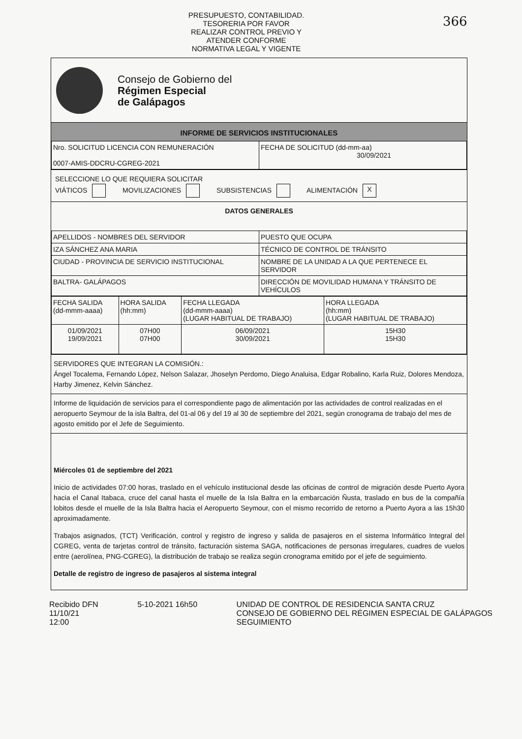366
PRESUPUESTO, CONTABILIDAD.
TESORERIA POR FAVOR
REALIZAR CONTROL PREVIO Y
ATENDER CONFORME
NORMATIVA LEGAL Y VIGENTE
Consejo de Gobierno del
Régimen Especial
de Galápagos
INFORME DE SERVICIOS INSTITUCIONALES
| Nro. SOLICITUD LICENCIA CON REMUNERACIÓN 0007-AMIS-DDCRU-CGREG-2021 | FECHA DE SOLICITUD (dd-mm-aa) 30/09/2021 |
SELECCIONE LO QUE REQUIERA SOLICITAR
VIÁTICOS MOVILIZACIONES SUBSISTENCIAS ALIMENTACIÓN X
DATOS GENERALES
| APELLIDOS - NOMBRES DEL SERVIDOR | PUESTO QUE OCUPA |
| IZA SÁNCHEZ ANA MARIA | TÉCNICO DE CONTROL DE TRÁNSITO |
| CIUDAD - PROVINCIA DE SERVICIO INSTITUCIONAL | NOMBRE DE LA UNIDAD A LA QUE PERTENECE EL SERVIDOR |
| BALTRA- GALÁPAGOS | DIRECCIÓN DE MOVILIDAD HUMANA Y TRÁNSITO DE VEHÍCULOS |
| FECHA SALIDA (dd-mmm-aaaa) | HORA SALIDA (hh:mm) | FECHA LLEGADA (dd-mmm-aaaa) (LUGAR HABITUAL DE TRABAJO) | HORA LLEGADA (hh:mm) (LUGAR HABITUAL DE TRABAJO) |
| 01/09/2021 19/09/2021 | 07H00 07H00 | 06/09/2021 30/09/2021 | 15H30 15H30 |
SERVIDORES QUE INTEGRAN LA COMISIÓN.:
Ángel Tocalema, Fernando López, Nelson Salazar, Jhoselyn Perdomo, Diego Analuisa, Edgar Robalino, Karla Ruiz, Dolores Mendoza, Harby Jimenez, Kelvin Sánchez.
Informe de liquidación de servicios para el correspondiente pago de alimentación por las actividades de control realizadas en el aeropuerto Seymour de la isla Baltra, del 01-al 06 y del 19 al 30 de septiembre del 2021, según cronograma de trabajo del mes de agosto emitido por el Jefe de Seguimiento.
Miércoles 01 de septiembre del 2021
Inicio de actividades 07:00 horas, traslado en el vehículo institucional desde las oficinas de control de migración desde Puerto Ayora hacia el Canal Itabaca, cruce del canal hasta el muelle de la Isla Baltra en la embarcación Ñusta, traslado en bus de la compañía lobitos desde el muelle de la Isla Baltra hacia el Aeropuerto Seymour, con el mismo recorrido de retorno a Puerto Ayora a las 15h30 aproximadamente.
Trabajos asignados, (TCT) Verificación, control y registro de ingreso y salida de pasajeros en el sistema Informático Integral del CGREG, venta de tarjetas control de tránsito, facturación sistema SAGA, notificaciones de personas irregulares, cuadres de vuelos entre (aerolínea, PNG-CGREG), la distribución de trabajo se realiza según cronograma emitido por el jefe de seguimiento.
Detalle de registro de ingreso de pasajeros al sistema integral
Recibido DFN
11/10/21
12:00
5-10-2021 16h50 UNIDAD DE CONTROL DE RESIDENCIA SANTA CRUZ
CONSEJO DE GOBIERNO DEL RÉGIMEN ESPECIAL DE GALÁPAGOS
SEGUIMIENTO